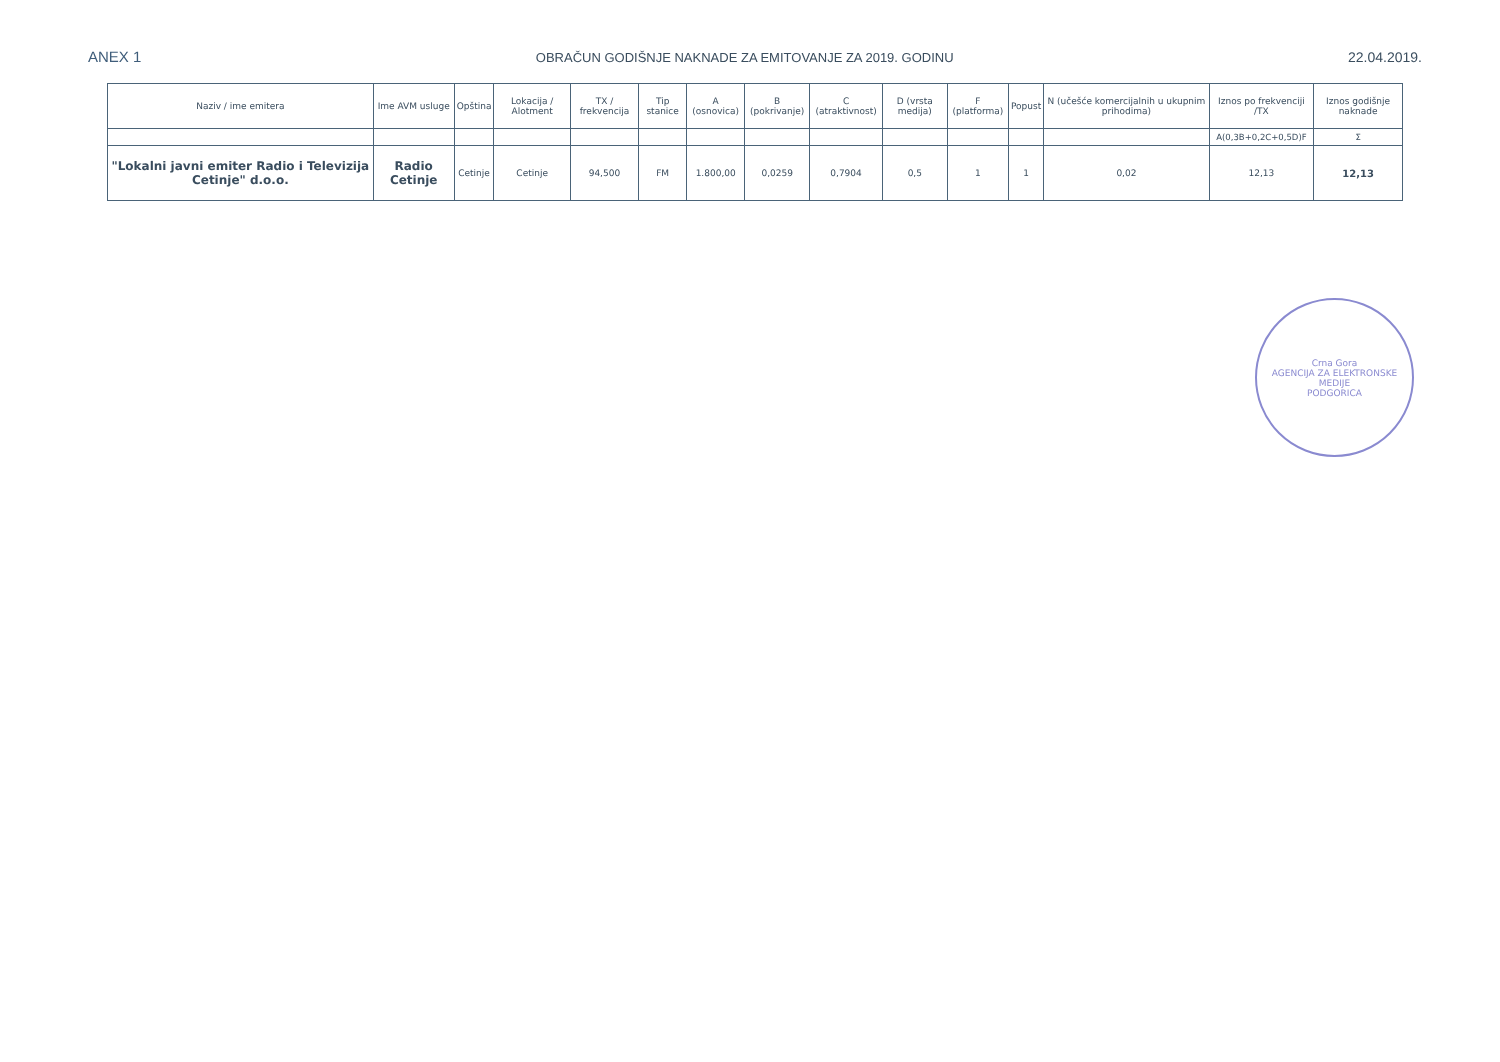ANEX 1 OBRAČUN GODIŠNJE NAKNADE ZA EMITOVANJE ZA 2019. GODINU 22.04.2019.
| Naziv / ime emitera | Ime AVM usluge | Opština | Lokacija / Alotment | TX / frekvencija | Tip stanice | A (osnovica) | B (pokrivanje) | C (atraktivnost) | D (vrsta medija) | F (platforma) | Popust | N (učešće komercijalnih u ukupnim prihodima) | Iznos po frekvenciji /TX | Iznos godišnje naknade |
| --- | --- | --- | --- | --- | --- | --- | --- | --- | --- | --- | --- | --- | --- | --- |
| | | | | | | | | | | | | | A(0,3B+0,2C+0,5D)F | Σ |
| "Lokalni javni emiter Radio i Televizija Cetinje" d.o.o. | Radio Cetinje | Cetinje | Cetinje | 94,500 | FM | 1.800,00 | 0,0259 | 0,7904 | 0,5 | 1 | 1 | 0,02 | 12,13 | 12,13 |
Crna Gora
AGENCIJA ZA ELEKTRONSKE MEDIJE
PODGORICA